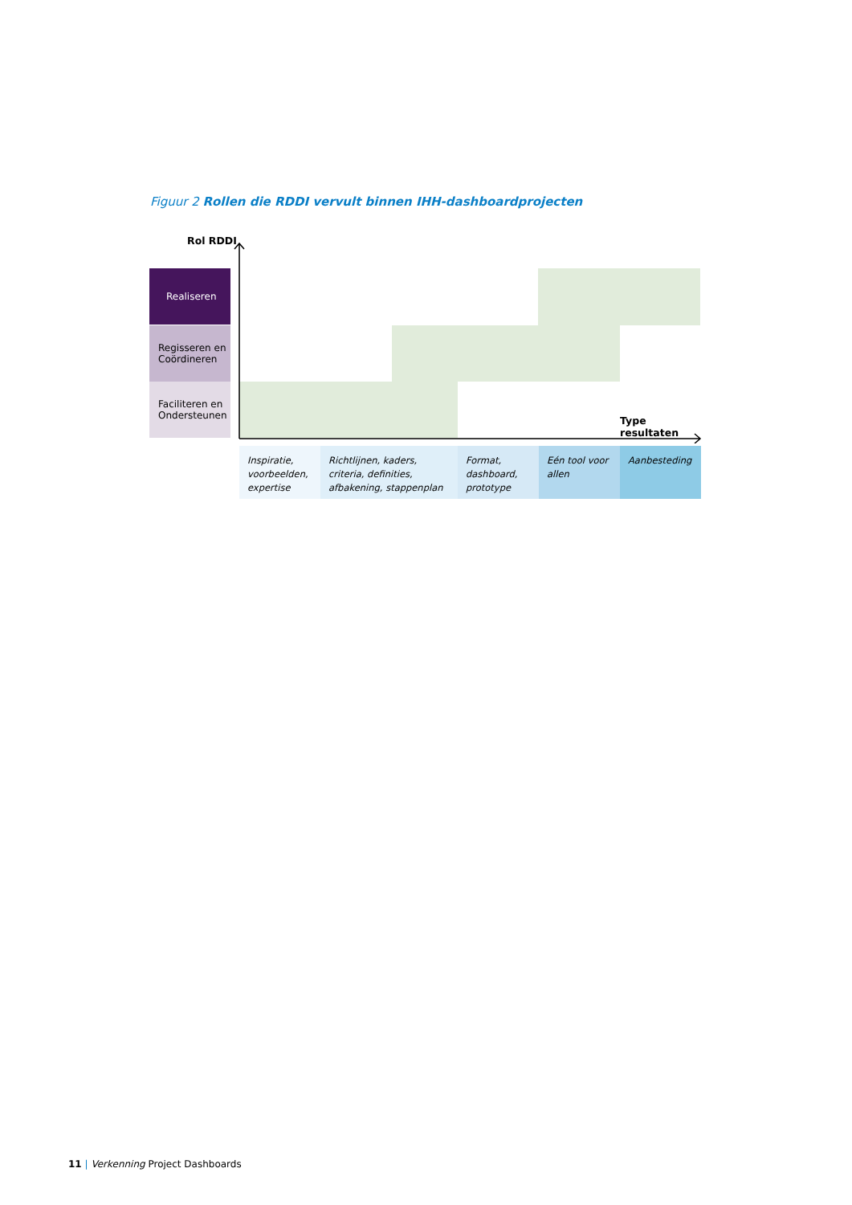Figuur 2 Rollen die RDDI vervult binnen IHH-dashboardprojecten
Rol RDDI
Realiseren
Regisseren en Coördineren
Faciliteren en Ondersteunen
Type resultaten
Inspiratie, voorbeelden, expertise
Richtlijnen, kaders, criteria, definities, afbakening, stappenplan
Format, dashboard, prototype
Eén tool voor allen
Aanbesteding
11 | Verkenning Project Dashboards